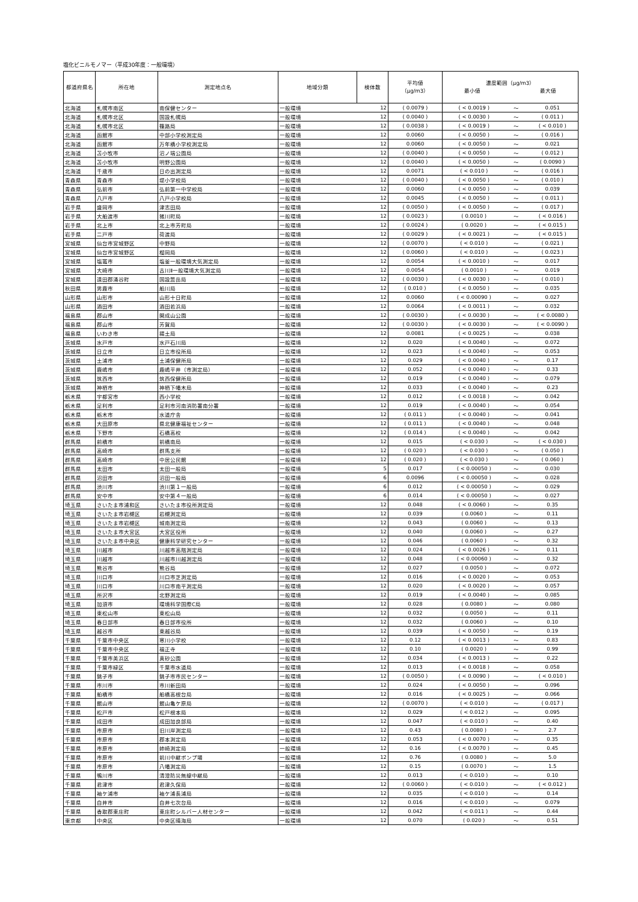塩化ビニルモノマー（平成30年度：一般環境）
| 都道府県名 | 所在地 | 測定地点名 | 地域分類 | 検体数 | 平均値 （μg/m3） | 濃度範囲（μg/m3） 最小値 最大値 | | |
| --- | --- | --- | --- | --- | --- | --- | --- | --- |
| 北海道 | 札幌市南区 | 南保健センター | 一般環境 | 12 | ( 0.0079 ) | ( < 0.0019 ) | ～ | 0.051 |
| 北海道 | 札幌市北区 | 国設札幌局 | 一般環境 | 12 | ( 0.0040 ) | ( < 0.0030 ) | ～ | ( 0.011 ) |
| 北海道 | 札幌市北区 | 篠路局 | 一般環境 | 12 | ( 0.0038 ) | ( < 0.0019 ) | ～ | ( < 0.010 ) |
| 北海道 | 函館市 | 中部小学校測定局 | 一般環境 | 12 | 0.0060 | ( < 0.0050 ) | ～ | ( 0.016 ) |
| 北海道 | 函館市 | 万年橋小学校測定局 | 一般環境 | 12 | 0.0060 | ( < 0.0050 ) | ～ | 0.021 |
| 北海道 | 苫小牧市 | 沼ノ端公園局 | 一般環境 | 12 | ( 0.0040 ) | ( < 0.0050 ) | ～ | ( 0.012 ) |
| 北海道 | 苫小牧市 | 明野公園局 | 一般環境 | 12 | ( 0.0040 ) | ( < 0.0050 ) | ～ | ( 0.0090 ) |
| 北海道 | 千歳市 | 日の出測定局 | 一般環境 | 12 | 0.0071 | ( < 0.010 ) | ～ | ( 0.016 ) |
| 青森県 | 青森市 | 堤小学校局 | 一般環境 | 12 | ( 0.0040 ) | ( < 0.0050 ) | ～ | ( 0.010 ) |
| 青森県 | 弘前市 | 弘前第一中学校局 | 一般環境 | 12 | 0.0060 | ( < 0.0050 ) | ～ | 0.039 |
| 青森県 | 八戸市 | 八戸小学校局 | 一般環境 | 12 | 0.0045 | ( < 0.0050 ) | ～ | ( 0.011 ) |
| 岩手県 | 盛岡市 | 津志田局 | 一般環境 | 12 | ( 0.0050 ) | ( < 0.0050 ) | ～ | ( 0.017 ) |
| 岩手県 | 大船渡市 | 猪川町局 | 一般環境 | 12 | ( 0.0023 ) | ( 0.0010 ) | ～ | ( < 0.016 ) |
| 岩手県 | 北上市 | 北上市芳町局 | 一般環境 | 12 | ( 0.0024 ) | ( 0.0020 ) | ～ | ( < 0.015 ) |
| 岩手県 | 二戸市 | 荷渡局 | 一般環境 | 12 | ( 0.0029 ) | ( < 0.0021 ) | ～ | ( < 0.015 ) |
| 宮城県 | 仙台市宮城野区 | 中野局 | 一般環境 | 12 | ( 0.0070 ) | ( < 0.010 ) | ～ | ( 0.021 ) |
| 宮城県 | 仙台市宮城野区 | 榴岡局 | 一般環境 | 12 | ( 0.0060 ) | ( < 0.010 ) | ～ | ( 0.023 ) |
| 宮城県 | 塩竈市 | 塩釜一般環境大気測定局 | 一般環境 | 12 | 0.0054 | ( < 0.0010 ) | ～ | 0.017 |
| 宮城県 | 大崎市 | 古川Ⅱ一般環境大気測定局 | 一般環境 | 12 | 0.0054 | ( 0.0010 ) | ～ | 0.019 |
| 宮城県 | 遠田郡涌谷町 | 国設箆岳局 | 一般環境 | 12 | ( 0.0030 ) | ( < 0.0030 ) | ～ | ( 0.010 ) |
| 秋田県 | 男鹿市 | 船川局 | 一般環境 | 12 | ( 0.010 ) | ( < 0.0050 ) | ～ | 0.035 |
| 山形県 | 山形市 | 山形十日町局 | 一般環境 | 12 | 0.0060 | ( < 0.00090 ) | ～ | 0.027 |
| 山形県 | 酒田市 | 酒田若浜局 | 一般環境 | 12 | 0.0064 | ( < 0.0011 ) | ～ | 0.032 |
| 福島県 | 郡山市 | 開成山公園 | 一般環境 | 12 | ( 0.0030 ) | ( < 0.0030 ) | ～ | ( < 0.0080 ) |
| 福島県 | 郡山市 | 芳賀局 | 一般環境 | 12 | ( 0.0030 ) | ( < 0.0030 ) | ～ | ( < 0.0090 ) |
| 福島県 | いわき市 | 揚土局 | 一般環境 | 12 | 0.0081 | ( < 0.0025 ) | ～ | 0.038 |
| 茨城県 | 水戸市 | 水戸石川局 | 一般環境 | 12 | 0.020 | ( < 0.0040 ) | ～ | 0.072 |
| 茨城県 | 日立市 | 日立市役所局 | 一般環境 | 12 | 0.023 | ( < 0.0040 ) | ～ | 0.053 |
| 茨城県 | 土浦市 | 土浦保健所局 | 一般環境 | 12 | 0.029 | ( < 0.0040 ) | ～ | 0.17 |
| 茨城県 | 鹿嶋市 | 鹿嶋平井（市測定局） | 一般環境 | 12 | 0.052 | ( < 0.0040 ) | ～ | 0.33 |
| 茨城県 | 筑西市 | 筑西保健所局 | 一般環境 | 12 | 0.019 | ( < 0.0040 ) | ～ | 0.079 |
| 茨城県 | 神栖市 | 神栖下幡木局 | 一般環境 | 12 | 0.033 | ( < 0.0040 ) | ～ | 0.23 |
| 栃木県 | 宇都宮市 | 西小学校 | 一般環境 | 12 | 0.012 | ( < 0.0018 ) | ～ | 0.042 |
| 栃木県 | 足利市 | 足利市河南消防署南分署 | 一般環境 | 12 | 0.019 | ( < 0.0040 ) | ～ | 0.054 |
| 栃木県 | 栃木市 | 水道庁舎 | 一般環境 | 12 | ( 0.011 ) | ( < 0.0040 ) | ～ | 0.041 |
| 栃木県 | 大田原市 | 県北健康福祉センター | 一般環境 | 12 | ( 0.011 ) | ( < 0.0040 ) | ～ | 0.048 |
| 栃木県 | 下野市 | 石橋高校 | 一般環境 | 12 | ( 0.014 ) | ( < 0.0040 ) | ～ | 0.042 |
| 群馬県 | 前橋市 | 前橋南局 | 一般環境 | 12 | 0.015 | ( < 0.030 ) | ～ | ( < 0.030 ) |
| 群馬県 | 高崎市 | 群馬支所 | 一般環境 | 12 | ( 0.020 ) | ( < 0.030 ) | ～ | ( 0.050 ) |
| 群馬県 | 高崎市 | 中居公民館 | 一般環境 | 12 | ( 0.020 ) | ( < 0.030 ) | ～ | ( 0.060 ) |
| 群馬県 | 太田市 | 太田一般局 | 一般環境 | 5 | 0.017 | ( < 0.00050 ) | ～ | 0.030 |
| 群馬県 | 沼田市 | 沼田一般局 | 一般環境 | 6 | 0.0096 | ( < 0.00050 ) | ～ | 0.028 |
| 群馬県 | 渋川市 | 渋川第１一般局 | 一般環境 | 6 | 0.012 | ( < 0.00050 ) | ～ | 0.029 |
| 群馬県 | 安中市 | 安中第４一般局 | 一般環境 | 6 | 0.014 | ( < 0.00050 ) | ～ | 0.027 |
| 埼玉県 | さいたま市浦和区 | さいたま市役所測定局 | 一般環境 | 12 | 0.048 | ( < 0.0060 ) | ～ | 0.35 |
| 埼玉県 | さいたま市岩槻区 | 岩槻測定局 | 一般環境 | 12 | 0.039 | ( 0.0060 ) | ～ | 0.11 |
| 埼玉県 | さいたま市岩槻区 | 城南測定局 | 一般環境 | 12 | 0.043 | ( 0.0060 ) | ～ | 0.13 |
| 埼玉県 | さいたま市大宮区 | 大宮区役所 | 一般環境 | 12 | 0.040 | ( 0.0060 ) | ～ | 0.27 |
| 埼玉県 | さいたま市中央区 | 健康科学研究センター | 一般環境 | 12 | 0.046 | ( 0.0060 ) | ～ | 0.32 |
| 埼玉県 | 川越市 | 川越市高階測定局 | 一般環境 | 12 | 0.024 | ( < 0.0026 ) | ～ | 0.11 |
| 埼玉県 | 川越市 | 川越市川越測定局 | 一般環境 | 12 | 0.048 | ( < 0.00060 ) | ～ | 0.32 |
| 埼玉県 | 熊谷市 | 熊谷局 | 一般環境 | 12 | 0.027 | ( 0.0050 ) | ～ | 0.072 |
| 埼玉県 | 川口市 | 川口市芝測定局 | 一般環境 | 12 | 0.016 | ( < 0.0020 ) | ～ | 0.053 |
| 埼玉県 | 川口市 | 川口市南平測定局 | 一般環境 | 12 | 0.020 | ( < 0.0020 ) | ～ | 0.057 |
| 埼玉県 | 所沢市 | 北野測定局 | 一般環境 | 12 | 0.019 | ( < 0.0040 ) | ～ | 0.085 |
| 埼玉県 | 加須市 | 環境科学国際C局 | 一般環境 | 12 | 0.028 | ( 0.0080 ) | ～ | 0.080 |
| 埼玉県 | 東松山市 | 東松山局 | 一般環境 | 12 | 0.032 | ( 0.0050 ) | ～ | 0.11 |
| 埼玉県 | 春日部市 | 春日部市役所 | 一般環境 | 12 | 0.032 | ( 0.0060 ) | ～ | 0.10 |
| 埼玉県 | 越谷市 | 東越谷局 | 一般環境 | 12 | 0.039 | ( < 0.0050 ) | ～ | 0.19 |
| 千葉県 | 千葉市中央区 | 寒川小学校 | 一般環境 | 12 | 0.12 | ( < 0.0013 ) | ～ | 0.83 |
| 千葉県 | 千葉市中央区 | 福正寺 | 一般環境 | 12 | 0.10 | ( 0.0020 ) | ～ | 0.99 |
| 千葉県 | 千葉市美浜区 | 真砂公園 | 一般環境 | 12 | 0.034 | ( < 0.0013 ) | ～ | 0.22 |
| 千葉県 | 千葉市緑区 | 千葉市水道局 | 一般環境 | 12 | 0.013 | ( < 0.0018 ) | ～ | 0.058 |
| 千葉県 | 銚子市 | 銚子市市民センター | 一般環境 | 12 | ( 0.0050 ) | ( < 0.0090 ) | ～ | ( < 0.010 ) |
| 千葉県 | 市川市 | 市川新田局 | 一般環境 | 12 | 0.024 | ( < 0.0050 ) | ～ | 0.096 |
| 千葉県 | 船橋市 | 船橋高根台局 | 一般環境 | 12 | 0.016 | ( < 0.0025 ) | ～ | 0.066 |
| 千葉県 | 館山市 | 館山亀ケ原局 | 一般環境 | 12 | ( 0.0070 ) | ( < 0.010 ) | ～ | ( 0.017 ) |
| 千葉県 | 松戸市 | 松戸根本局 | 一般環境 | 12 | 0.029 | ( < 0.012 ) | ～ | 0.095 |
| 千葉県 | 成田市 | 成田加良部局 | 一般環境 | 12 | 0.047 | ( < 0.010 ) | ～ | 0.40 |
| 千葉県 | 市原市 | 旧川岸測定局 | 一般環境 | 12 | 0.43 | ( 0.0080 ) | ～ | 2.7 |
| 千葉県 | 市原市 | 郡本測定局 | 一般環境 | 12 | 0.053 | ( < 0.0070 ) | ～ | 0.35 |
| 千葉県 | 市原市 | 姉崎測定局 | 一般環境 | 12 | 0.16 | ( < 0.0070 ) | ～ | 0.45 |
| 千葉県 | 市原市 | 前川中継ポンプ場 | 一般環境 | 12 | 0.76 | ( 0.0080 ) | ～ | 5.0 |
| 千葉県 | 市原市 | 八幡測定局 | 一般環境 | 12 | 0.15 | ( 0.0070 ) | ～ | 1.5 |
| 千葉県 | 鴨川市 | 清澄防災無線中継局 | 一般環境 | 12 | 0.013 | ( < 0.010 ) | ～ | 0.10 |
| 千葉県 | 君津市 | 君津久保局 | 一般環境 | 12 | ( 0.0060 ) | ( < 0.010 ) | ～ | ( < 0.012 ) |
| 千葉県 | 袖ケ浦市 | 袖ケ浦長浦局 | 一般環境 | 12 | 0.035 | ( < 0.010 ) | ～ | 0.14 |
| 千葉県 | 白井市 | 白井七次台局 | 一般環境 | 12 | 0.016 | ( < 0.010 ) | ～ | 0.079 |
| 千葉県 | 香取郡東庄町 | 東庄町シルバー人材センター | 一般環境 | 12 | 0.042 | ( < 0.011 ) | ～ | 0.44 |
| 東京都 | 中央区 | 中央区晴海局 | 一般環境 | 12 | 0.070 | ( 0.020 ) | ～ | 0.51 |